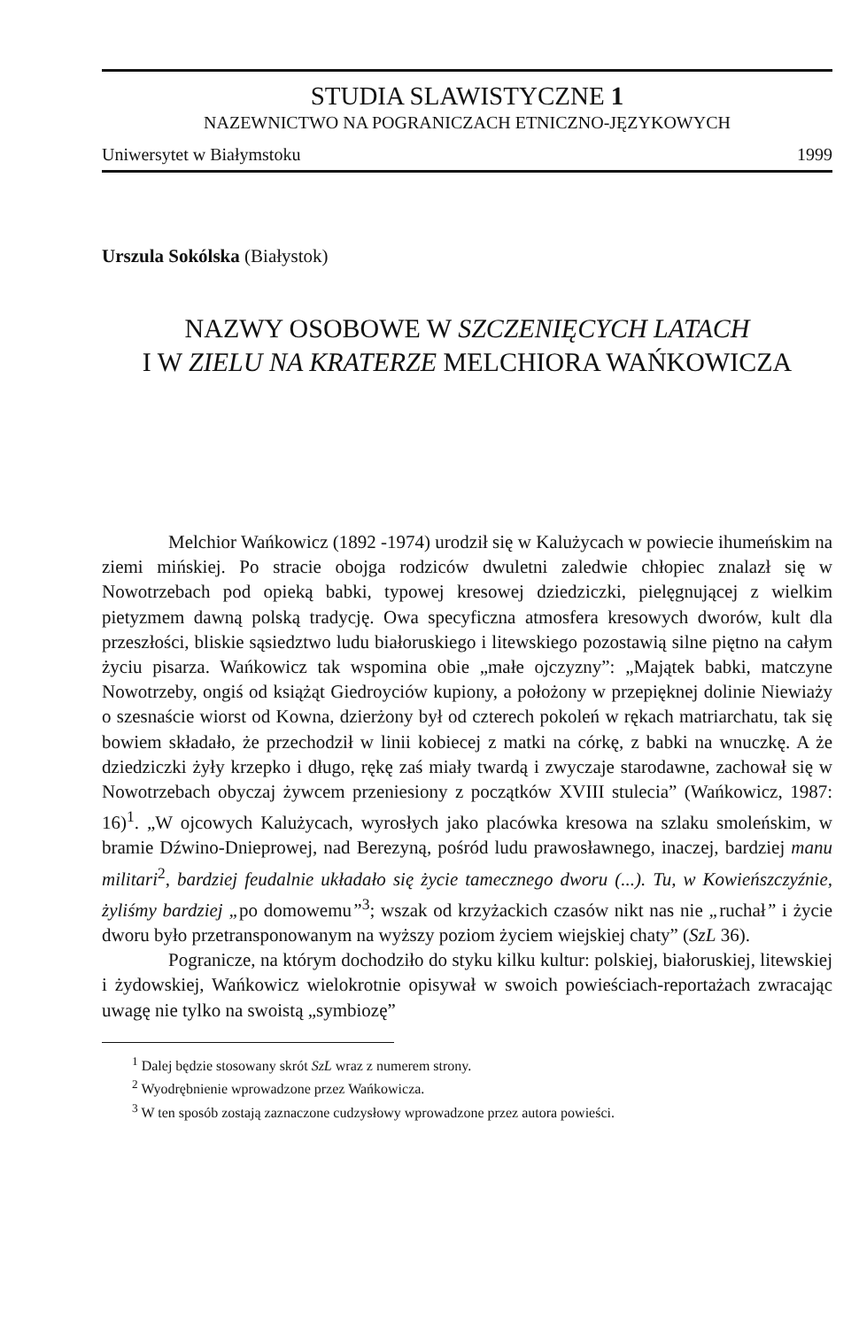STUDIA SLAWISTYCZNE 1
NAZEWNICTWO NA POGRANICZACH ETNICZNO-JĘZYKOWYCH
Uniwersytet w Białymstoku 1999
Urszula Sokólska (Białystok)
NAZWY OSOBOWE W SZCZENIĘCYCH LATACH
I W ZIELU NA KRATERZE MELCHIORA WAŃKOWICZA
Melchior Wańkowicz (1892 -1974) urodził się w Kalużycach w powiecie ihumeńskim na ziemi mińskiej. Po stracie obojga rodziców dwuletni zaledwie chłopiec znalazł się w Nowotrzebach pod opieką babki, typowej kresowej dziedziczki, pielęgnującej z wielkim pietyzmem dawną polską tradycję. Owa specyficzna atmosfera kresowych dworów, kult dla przeszłości, bliskie sąsiedztwo ludu białoruskiego i litewskiego pozostawią silne piętno na całym życiu pisarza. Wańkowicz tak wspomina obie „małe ojczyzny”: „Majątek babki, matczyne Nowotrzeby, ongiś od książąt Giedroyciów kupiony, a położony w przepięknej dolinie Niewiaży o szesnaście wiorst od Kowna, dzierżony był od czterech pokoleń w rękach matriarchatu, tak się bowiem składało, że przechodził w linii kobiecej z matki na córkę, z babki na wnuczkę. A że dziedziczki żyły krzepko i długo, rękę zaś miały twardą i zwyczaje starodawne, zachował się w Nowotrzebach obyczaj żywcem przeniesiony z początków XVIII stulecia” (Wańkowicz, 1987: 16)<sup>1</sup>. „W ojcowych Kalużycach, wyrosłych jako placówka kresowa na szlaku smoleńskim, w bramie Dźwino-Dnieprowej, nad Berezyną, pośród ludu prawosławnego, inaczej, bardziej manu militari<sup>2</sup>, bardziej feudalnie układało się życie tamecznego dworu (...). Tu, w Kowieńszczyźnie, żyliśmy bardziej „po domowemu”<sup>3</sup>; wszak od krzyżackich czasów nikt nas nie „ruchał” i życie dworu było przetransponowanym na wyższy poziom życiem wiejskiej chaty” (SzL 36).
Pogranicze, na którym dochodziło do styku kilku kultur: polskiej, białoruskiej, litewskiej i żydowskiej, Wańkowicz wielokrotnie opisywał w swoich powieściach-reportażach zwracając uwagę nie tylko na swoistą „symbiozę”
<sup>1</sup> Dalej będzie stosowany skrót SzL wraz z numerem strony.
<sup>2</sup> Wyodrębnienie wprowadzone przez Wańkowicza.
<sup>3</sup> W ten sposób zostają zaznaczone cudzysłowy wprowadzone przez autora powieści.